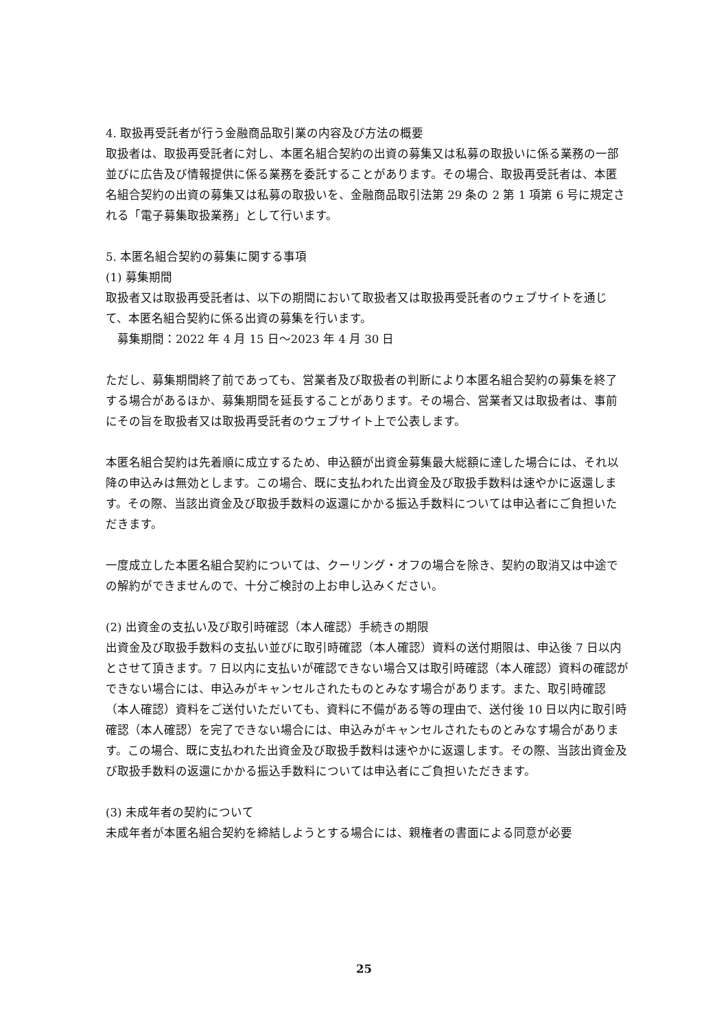4. 取扱再受託者が行う金融商品取引業の内容及び方法の概要
取扱者は、取扱再受託者に対し、本匿名組合契約の出資の募集又は私募の取扱いに係る業務の一部並びに広告及び情報提供に係る業務を委託することがあります。その場合、取扱再受託者は、本匿名組合契約の出資の募集又は私募の取扱いを、金融商品取引法第 29 条の 2 第 1 項第 6 号に規定される「電子募集取扱業務」として行います。
5. 本匿名組合契約の募集に関する事項
(1) 募集期間
取扱者又は取扱再受託者は、以下の期間において取扱者又は取扱再受託者のウェブサイトを通じて、本匿名組合契約に係る出資の募集を行います。
　募集期間：2022 年 4 月 15 日～2023 年 4 月 30 日
ただし、募集期間終了前であっても、営業者及び取扱者の判断により本匿名組合契約の募集を終了する場合があるほか、募集期間を延長することがあります。その場合、営業者又は取扱者は、事前にその旨を取扱者又は取扱再受託者のウェブサイト上で公表します。
本匿名組合契約は先着順に成立するため、申込額が出資金募集最大総額に達した場合には、それ以降の申込みは無効とします。この場合、既に支払われた出資金及び取扱手数料は速やかに返還します。その際、当該出資金及び取扱手数料の返還にかかる振込手数料については申込者にご負担いただきます。
一度成立した本匿名組合契約については、クーリング・オフの場合を除き、契約の取消又は中途での解約ができませんので、十分ご検討の上お申し込みください。
(2) 出資金の支払い及び取引時確認（本人確認）手続きの期限
出資金及び取扱手数料の支払い並びに取引時確認（本人確認）資料の送付期限は、申込後 7 日以内とさせて頂きます。7 日以内に支払いが確認できない場合又は取引時確認（本人確認）資料の確認ができない場合には、申込みがキャンセルされたものとみなす場合があります。また、取引時確認（本人確認）資料をご送付いただいても、資料に不備がある等の理由で、送付後 10 日以内に取引時確認（本人確認）を完了できない場合には、申込みがキャンセルされたものとみなす場合があります。この場合、既に支払われた出資金及び取扱手数料は速やかに返還します。その際、当該出資金及び取扱手数料の返還にかかる振込手数料については申込者にご負担いただきます。
(3) 未成年者の契約について
未成年者が本匿名組合契約を締結しようとする場合には、親権者の書面による同意が必要
25